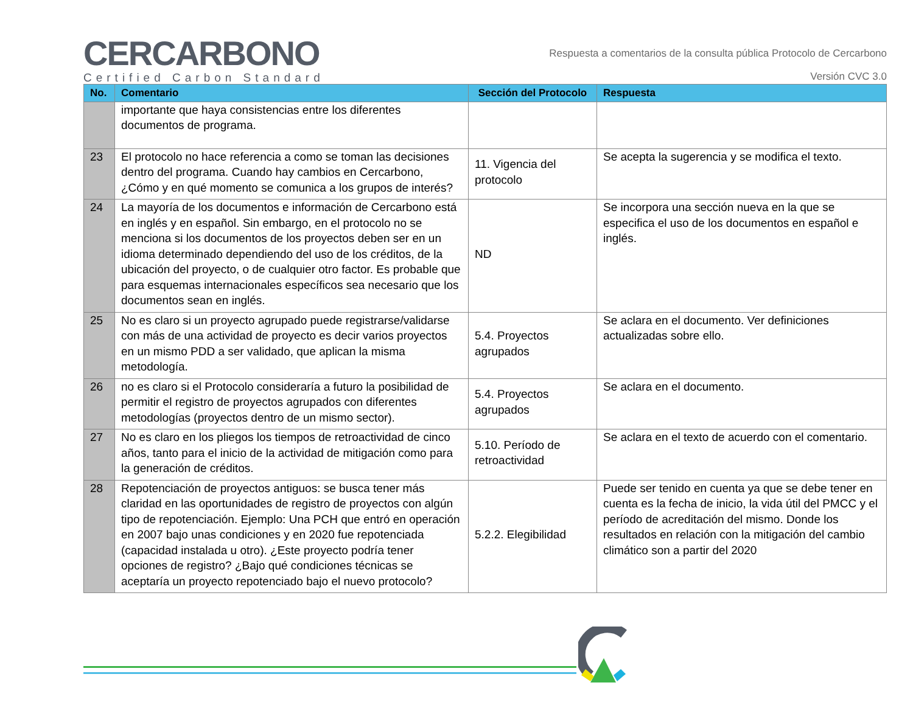CERCARBONO
Certified Carbon Standard
Respuesta a comentarios de la consulta pública Protocolo de Cercarbono
Versión CVC 3.0
| No. | Comentario | Sección del Protocolo | Respuesta |
| --- | --- | --- | --- |
| | importante que haya consistencias entre los diferentes documentos de programa. | | |
| 23 | El protocolo no hace referencia a como se toman las decisiones dentro del programa. Cuando hay cambios en Cercarbono, ¿Cómo y en qué momento se comunica a los grupos de interés? | 11. Vigencia del protocolo | Se acepta la sugerencia y se modifica el texto. |
| 24 | La mayoría de los documentos e información de Cercarbono está en inglés y en español. Sin embargo, en el protocolo no se menciona si los documentos de los proyectos deben ser en un idioma determinado dependiendo del uso de los créditos, de la ubicación del proyecto, o de cualquier otro factor. Es probable que para esquemas internacionales específicos sea necesario que los documentos sean en inglés. | ND | Se incorpora una sección nueva en la que se especifica el uso de los documentos en español e inglés. |
| 25 | No es claro si un proyecto agrupado puede registrarse/validarse con más de una actividad de proyecto es decir varios proyectos en un mismo PDD a ser validado, que aplican la misma metodología. | 5.4. Proyectos agrupados | Se aclara en el documento. Ver definiciones actualizadas sobre ello. |
| 26 | no es claro si el Protocolo consideraría a futuro la posibilidad de permitir el registro de proyectos agrupados con diferentes metodologías (proyectos dentro de un mismo sector). | 5.4. Proyectos agrupados | Se aclara en el documento. |
| 27 | No es claro en los pliegos los tiempos de retroactividad de cinco años, tanto para el inicio de la actividad de mitigación como para la generación de créditos. | 5.10. Período de retroactividad | Se aclara en el texto de acuerdo con el comentario. |
| 28 | Repotenciación de proyectos antiguos: se busca tener más claridad en las oportunidades de registro de proyectos con algún tipo de repotenciación. Ejemplo: Una PCH que entró en operación en 2007 bajo unas condiciones y en 2020 fue repotenciada (capacidad instalada u otro). ¿Este proyecto podría tener opciones de registro? ¿Bajo qué condiciones técnicas se aceptaría un proyecto repotenciado bajo el nuevo protocolo? | 5.2.2. Elegibilidad | Puede ser tenido en cuenta ya que se debe tener en cuenta es la fecha de inicio, la vida útil del PMCC y el período de acreditación del mismo. Donde los resultados en relación con la mitigación del cambio climático son a partir del 2020 |